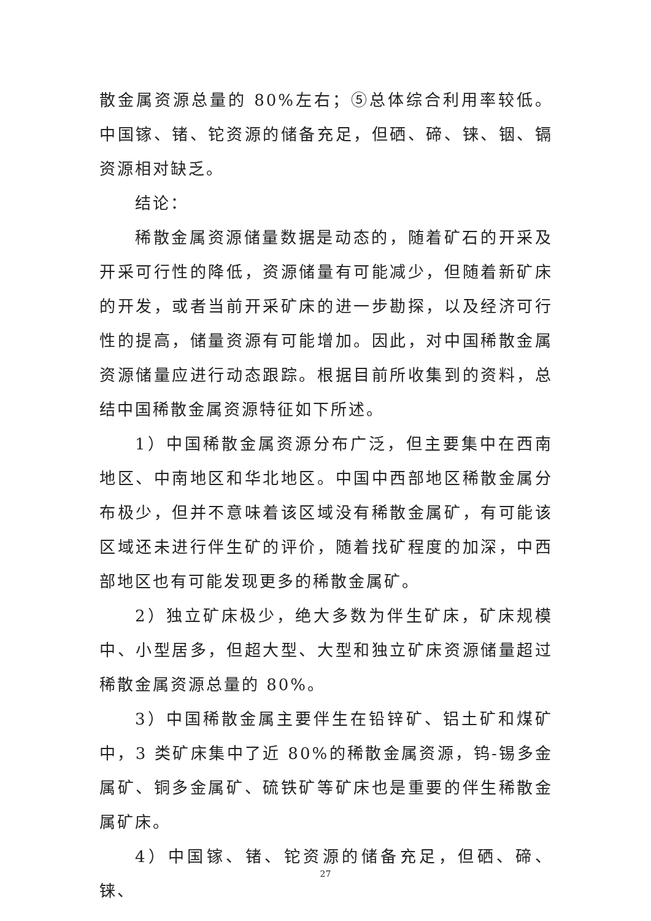散金属资源总量的 80%左右；⑤总体综合利用率较低。中国镓、锗、铊资源的储备充足，但硒、碲、铼、铟、镉资源相对缺乏。
结论：
稀散金属资源储量数据是动态的，随着矿石的开采及开采可行性的降低，资源储量有可能减少，但随着新矿床的开发，或者当前开采矿床的进一步勘探，以及经济可行性的提高，储量资源有可能增加。因此，对中国稀散金属资源储量应进行动态跟踪。根据目前所收集到的资料，总结中国稀散金属资源特征如下所述。
1）中国稀散金属资源分布广泛，但主要集中在西南地区、中南地区和华北地区。中国中西部地区稀散金属分布极少，但并不意味着该区域没有稀散金属矿，有可能该区域还未进行伴生矿的评价，随着找矿程度的加深，中西部地区也有可能发现更多的稀散金属矿。
2）独立矿床极少，绝大多数为伴生矿床，矿床规模中、小型居多，但超大型、大型和独立矿床资源储量超过稀散金属资源总量的 80%。
3）中国稀散金属主要伴生在铅锌矿、铝土矿和煤矿中，3 类矿床集中了近 80%的稀散金属资源，钨-锡多金属矿、铜多金属矿、硫铁矿等矿床也是重要的伴生稀散金属矿床。
4）中国镓、锗、铊资源的储备充足，但硒、碲、铼、
27